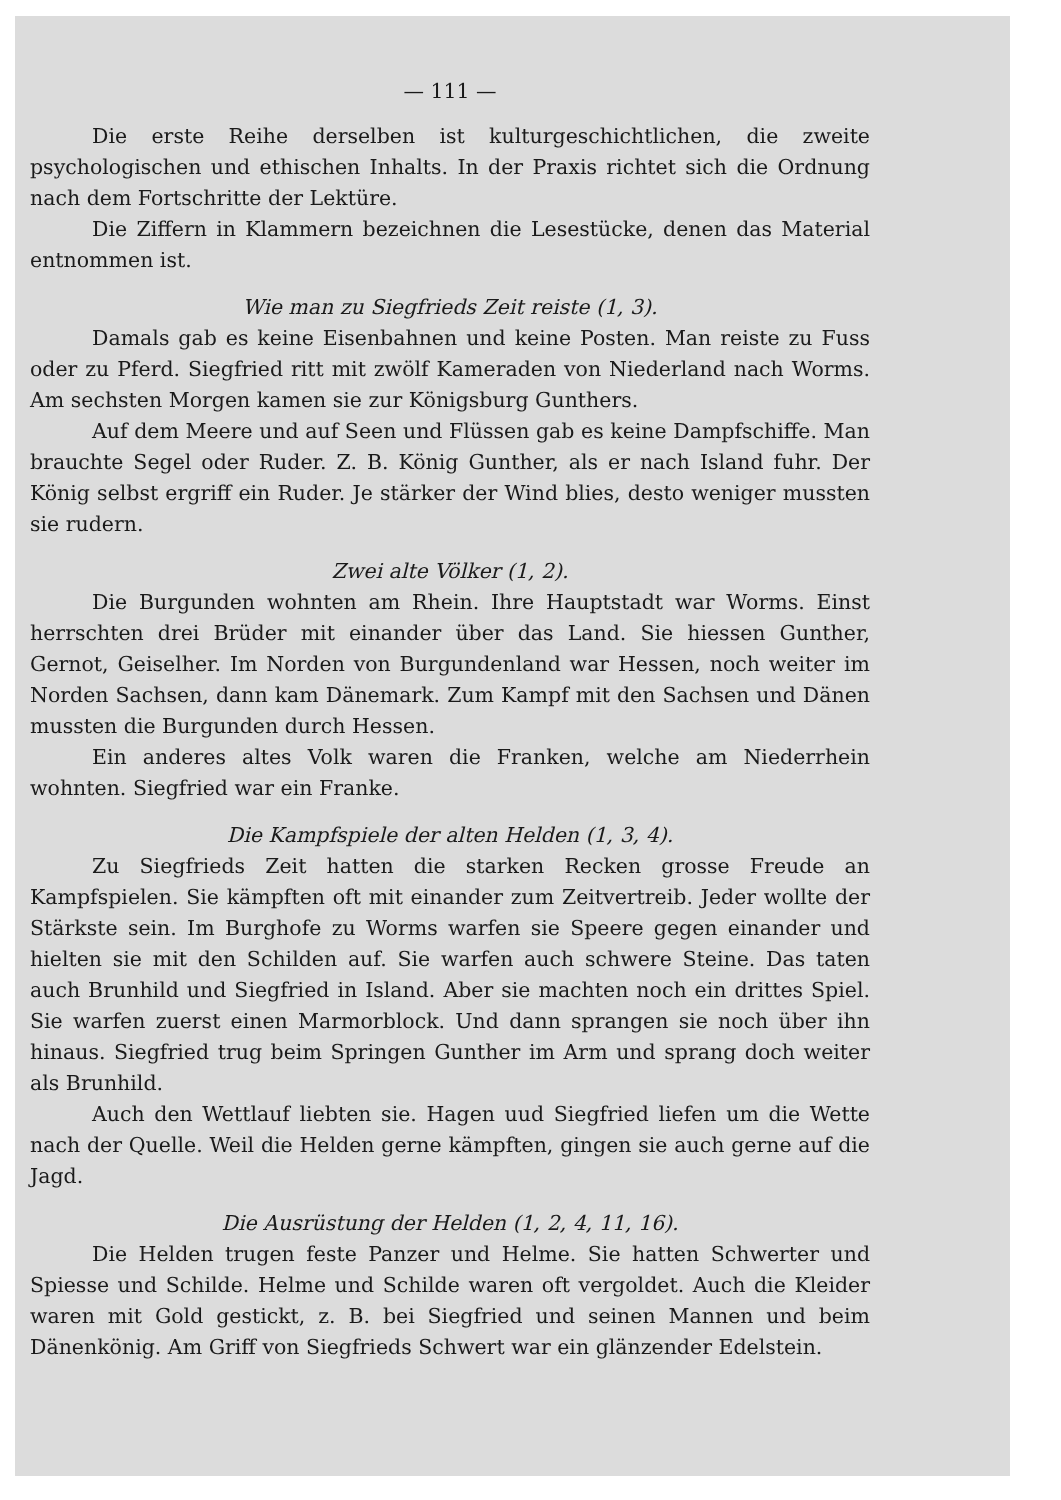— 111 —
Die erste Reihe derselben ist kulturgeschichtlichen, die zweite psychologischen und ethischen Inhalts. In der Praxis richtet sich die Ordnung nach dem Fortschritte der Lektüre.
Die Ziffern in Klammern bezeichnen die Lesestücke, denen das Material entnommen ist.
Wie man zu Siegfrieds Zeit reiste (1, 3).
Damals gab es keine Eisenbahnen und keine Posten. Man reiste zu Fuss oder zu Pferd. Siegfried ritt mit zwölf Kameraden von Niederland nach Worms. Am sechsten Morgen kamen sie zur Königsburg Gunthers.
Auf dem Meere und auf Seen und Flüssen gab es keine Dampfschiffe. Man brauchte Segel oder Ruder. Z. B. König Gunther, als er nach Island fuhr. Der König selbst ergriff ein Ruder. Je stärker der Wind blies, desto weniger mussten sie rudern.
Zwei alte Völker (1, 2).
Die Burgunden wohnten am Rhein. Ihre Hauptstadt war Worms. Einst herrschten drei Brüder mit einander über das Land. Sie hiessen Gunther, Gernot, Geiselher. Im Norden von Burgundenland war Hessen, noch weiter im Norden Sachsen, dann kam Dänemark. Zum Kampf mit den Sachsen und Dänen mussten die Burgunden durch Hessen.
Ein anderes altes Volk waren die Franken, welche am Niederrhein wohnten. Siegfried war ein Franke.
Die Kampfspiele der alten Helden (1, 3, 4).
Zu Siegfrieds Zeit hatten die starken Recken grosse Freude an Kampfspielen. Sie kämpften oft mit einander zum Zeitvertreib. Jeder wollte der Stärkste sein. Im Burghofe zu Worms warfen sie Speere gegen einander und hielten sie mit den Schilden auf. Sie warfen auch schwere Steine. Das taten auch Brunhild und Siegfried in Island. Aber sie machten noch ein drittes Spiel. Sie warfen zuerst einen Marmorblock. Und dann sprangen sie noch über ihn hinaus. Siegfried trug beim Springen Gunther im Arm und sprang doch weiter als Brunhild.
Auch den Wettlauf liebten sie. Hagen uud Siegfried liefen um die Wette nach der Quelle. Weil die Helden gerne kämpften, gingen sie auch gerne auf die Jagd.
Die Ausrüstung der Helden (1, 2, 4, 11, 16).
Die Helden trugen feste Panzer und Helme. Sie hatten Schwerter und Spiesse und Schilde. Helme und Schilde waren oft vergoldet. Auch die Kleider waren mit Gold gestickt, z. B. bei Siegfried und seinen Mannen und beim Dänenkönig. Am Griff von Siegfrieds Schwert war ein glänzender Edelstein.